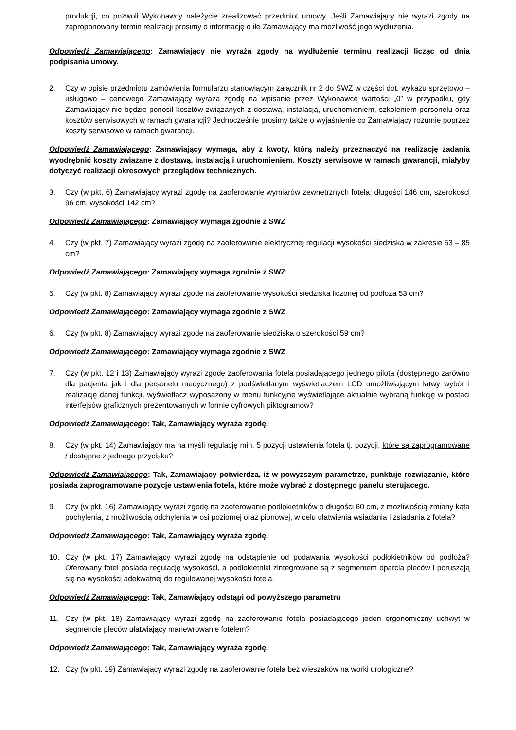produkcji, co pozwoli Wykonawcy należycie zrealizować przedmiot umowy. Jeśli Zamawiający nie wyrazi zgody na zaproponowany termin realizacji prosimy o informację o ile Zamawiający ma możliwość jego wydłużenia.
Odpowiedź Zamawiającego: Zamawiający nie wyraża zgody na wydłużenie terminu realizacji licząc od dnia podpisania umowy.
2. Czy w opisie przedmiotu zamówienia formularzu stanowiącym załącznik nr 2 do SWZ w części dot. wykazu sprzętowo – usługowo – cenowego Zamawiający wyraża zgodę na wpisanie przez Wykonawcę wartości „0” w przypadku, gdy Zamawiający nie będzie ponosił kosztów związanych z dostawą, instalacją, uruchomieniem, szkoleniem personelu oraz kosztów serwisowych w ramach gwarancji? Jednocześnie prosimy także o wyjaśnienie co Zamawiający rozumie poprzez koszty serwisowe w ramach gwarancji.
Odpowiedź Zamawiającego: Zamawiający wymaga, aby z kwoty, którą należy przeznaczyć na realizację zadania wyodrębnić koszty związane z dostawą, instalacją i uruchomieniem. Koszty serwisowe w ramach gwarancji, miałyby dotyczyć realizacji okresowych przeglądów technicznych.
3. Czy (w pkt. 6) Zamawiający wyrazi zgodę na zaoferowanie wymiarów zewnętrznych fotela: długości 146 cm, szerokości 96 cm, wysokości 142 cm?
Odpowiedź Zamawiającego: Zamawiający wymaga zgodnie z SWZ
4. Czy (w pkt. 7) Zamawiający wyrazi zgodę na zaoferowanie elektrycznej regulacji wysokości siedziska w zakresie 53 – 85 cm?
Odpowiedź Zamawiającego: Zamawiający wymaga zgodnie z SWZ
5. Czy (w pkt. 8) Zamawiający wyrazi zgodę na zaoferowanie wysokości siedziska liczonej od podłoża 53 cm?
Odpowiedź Zamawiającego: Zamawiający wymaga zgodnie z SWZ
6. Czy (w pkt. 8) Zamawiający wyrazi zgodę na zaoferowanie siedziska o szerokości 59 cm?
Odpowiedź Zamawiającego: Zamawiający wymaga zgodnie z SWZ
7. Czy (w pkt. 12 i 13) Zamawiający wyrazi zgodę zaoferowania fotela posiadającego jednego pilota (dostępnego zarówno dla pacjenta jak i dla personelu medycznego) z podświetlanym wyświetlaczem LCD umożliwiającym łatwy wybór i realizację danej funkcji, wyświetlacz wyposażony w menu funkcyjne wyświetlające aktualnie wybraną funkcję w postaci interfejsów graficznych prezentowanych w formie cyfrowych piktogramów?
Odpowiedź Zamawiającego: Tak, Zamawiający wyraża zgodę.
8. Czy (w pkt. 14) Zamawiający ma na myśli regulację min. 5 pozycji ustawienia fotela tj. pozycji, które są zaprogramowane / dostępne z jednego przycisku?
Odpowiedź Zamawiającego: Tak, Zamawiający potwierdza, iż w powyższym parametrze, punktuje rozwiązanie, które posiada zaprogramowane pozycje ustawienia fotela, które może wybrać z dostępnego panelu sterującego.
9. Czy (w pkt. 16) Zamawiający wyrazi zgodę na zaoferowanie podłokietników o długości 60 cm, z możliwością zmiany kąta pochylenia, z możliwością odchylenia w osi poziomej oraz pionowej, w celu ułatwienia wsiadania i zsiadania z fotela?
Odpowiedź Zamawiającego: Tak, Zamawiający wyraża zgodę.
10. Czy (w pkt. 17) Zamawiający wyrazi zgodę na odstąpienie od podawania wysokości podłokietników od podłoża? Oferowany fotel posiada regulację wysokości, a podłokietniki zintegrowane są z segmentem oparcia pleców i poruszają się na wysokości adekwatnej do regulowanej wysokości fotela.
Odpowiedź Zamawiającego: Tak, Zamawiający odstąpi od powyższego parametru
11. Czy (w pkt. 18) Zamawiający wyrazi zgodę na zaoferowanie fotela posiadającego jeden ergonomiczny uchwyt w segmencie pleców ułatwiający manewrowanie fotelem?
Odpowiedź Zamawiającego: Tak, Zamawiający wyraża zgodę.
12. Czy (w pkt. 19) Zamawiający wyrazi zgodę na zaoferowanie fotela bez wieszaków na worki urologiczne?